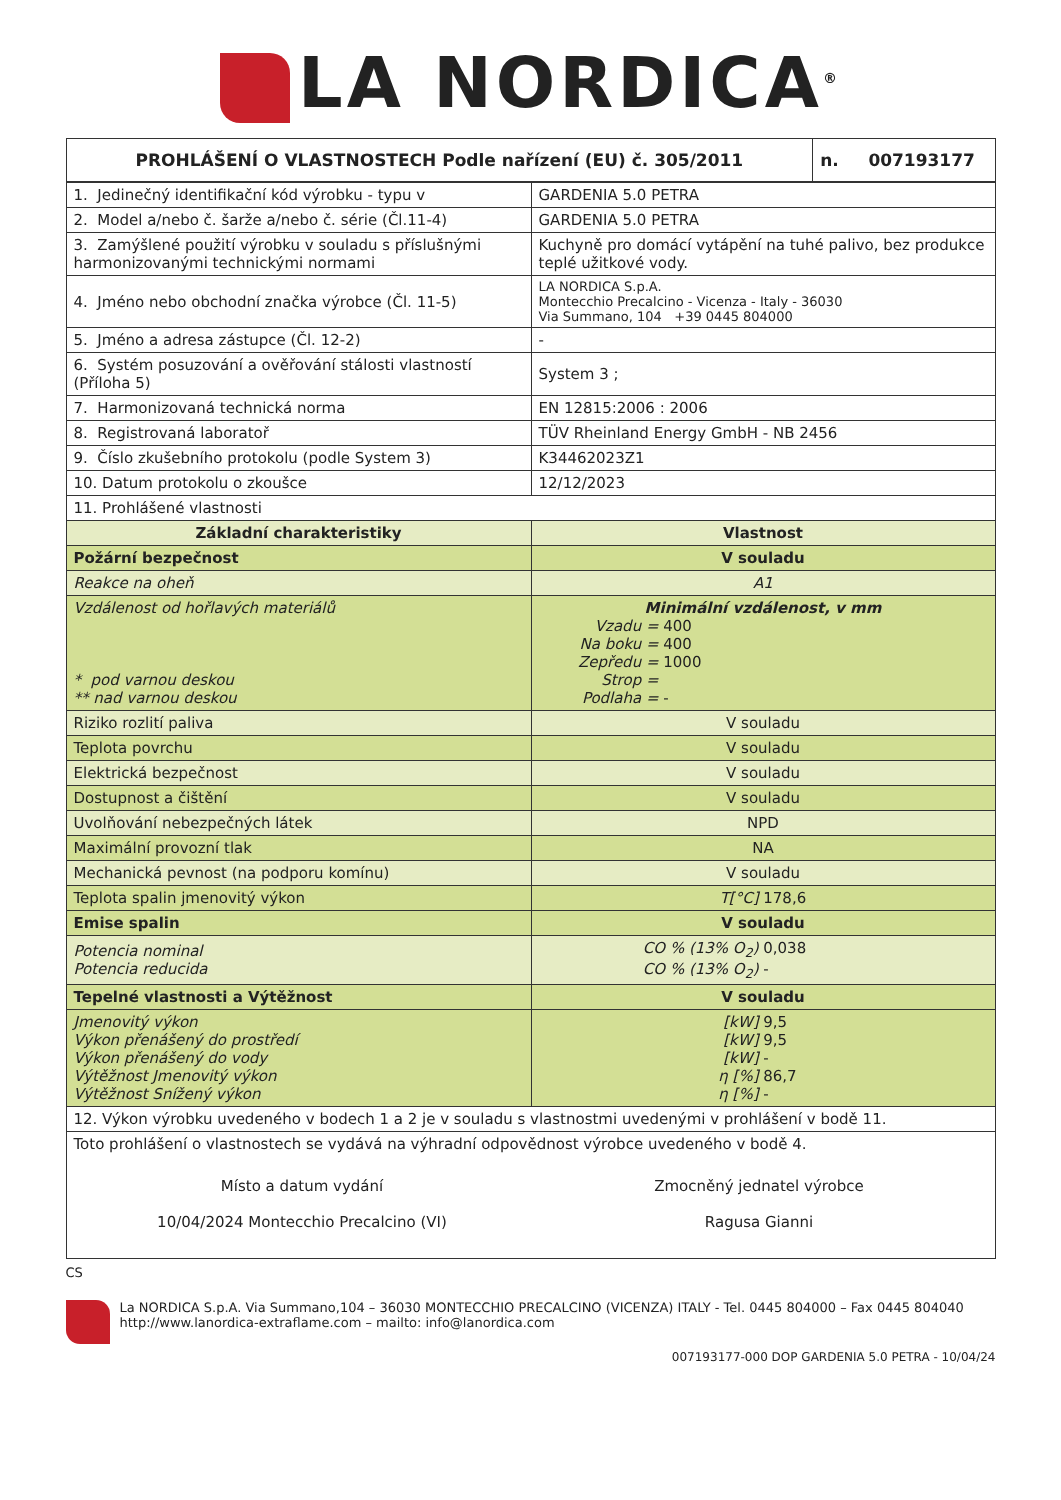LA NORDICA<sup>®</sup>
| PROHLÁŠENÍ O VLASTNOSTECH Podle nařízení (EU) č. 305/2011 | n. 007193177 |
| 1. Jedinečný identifikační kód výrobku - typu v | GARDENIA 5.0 PETRA |
| 2. Model a/nebo č. šarže a/nebo č. série (Čl.11-4) | GARDENIA 5.0 PETRA |
| 3. Zamýšlené použití výrobku v souladu s příslušnými harmonizovanými technickými normami | Kuchyně pro domácí vytápění na tuhé palivo, bez produkce teplé užitkové vody. |
| 4. Jméno nebo obchodní značka výrobce (Čl. 11-5) | LA NORDICA S.p.A. Montecchio Precalcino - Vicenza - Italy - 36030 Via Summano, 104 +39 0445 804000 |
| 5. Jméno a adresa zástupce (Čl. 12-2) | - |
| 6. Systém posuzování a ověřování stálosti vlastností (Příloha 5) | System 3 ; |
| 7. Harmonizovaná technická norma | EN 12815:2006 : 2006 |
| 8. Registrovaná laboratoř | TÜV Rheinland Energy GmbH - NB 2456 |
| 9. Číslo zkušebního protokolu (podle System 3) | K34462023Z1 |
| 10. Datum protokolu o zkoušce | 12/12/2023 |
| 11. Prohlášené vlastnosti | |
| Základní charakteristiky | Vlastnost |
| Požární bezpečnost | V souladu |
| Reakce na oheň | A1 |
| Vzdálenost od hořlavých materiálů * pod varnou deskou ** nad varnou deskou | Minimální vzdálenost, v mm Vzadu = 400 Na boku = 400 Zepředu = 1000 Strop = Podlaha = - |
| Riziko rozlití paliva | V souladu |
| Teplota povrchu | V souladu |
| Elektrická bezpečnost | V souladu |
| Dostupnost a čištění | V souladu |
| Uvolňování nebezpečných látek | NPD |
| Maximální provozní tlak | NA |
| Mechanická pevnost (na podporu komínu) | V souladu |
| Teplota spalin jmenovitý výkon | T[°C] 178,6 |
| Emise spalin | V souladu |
| Potencia nominal Potencia reducida | CO % (13% O<sub>2</sub>) 0,038 CO % (13% O<sub>2</sub>) - |
| Tepelné vlastnosti a Výtěžnost | V souladu |
| Jmenovitý výkon Výkon přenášený do prostředí Výkon přenášený do vody Výtěžnost Jmenovitý výkon Výtěžnost Snížený výkon | [kW] 9,5 [kW] 9,5 [kW] - η [%] 86,7 η [%] - |
| 12. Výkon výrobku uvedeného v bodech 1 a 2 je v souladu s vlastnostmi uvedenými v prohlášení v bodě 11. | |
| Toto prohlášení o vlastnostech se vydává na výhradní odpovědnost výrobce uvedeného v bodě 4. Místo a datum vydání 10/04/2024 Montecchio Precalcino (VI) Zmocněný jednatel výrobce Ragusa Gianni | |
CS
La NORDICA S.p.A. Via Summano,104 – 36030 MONTECCHIO PRECALCINO (VICENZA) ITALY - Tel. 0445 804000 – Fax 0445 804040
http://www.lanordica-extraflame.com – mailto: info@lanordica.com
007193177-000 DOP GARDENIA 5.0 PETRA - 10/04/24